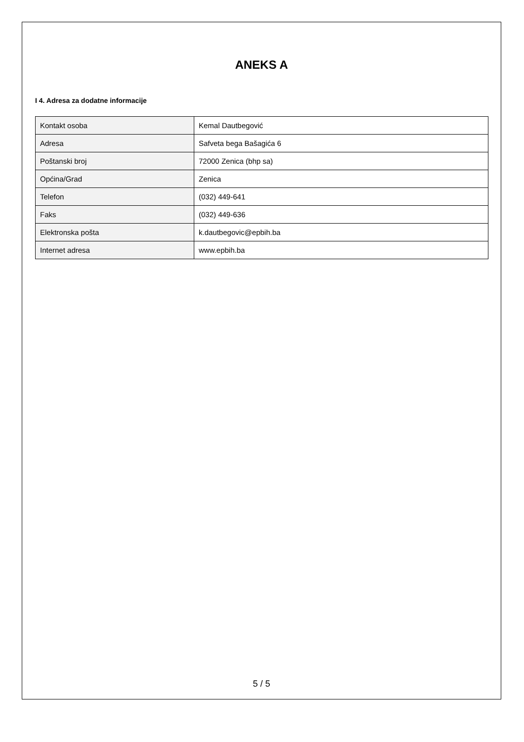ANEKS A
I 4. Adresa za dodatne informacije
| Kontakt osoba | Kemal Dautbegović |
| Adresa | Safveta bega Bašagića 6 |
| Poštanski broj | 72000 Zenica (bhp sa) |
| Općina/Grad | Zenica |
| Telefon | (032) 449-641 |
| Faks | (032) 449-636 |
| Elektronska pošta | k.dautbegovic@epbih.ba |
| Internet adresa | www.epbih.ba |
5 / 5